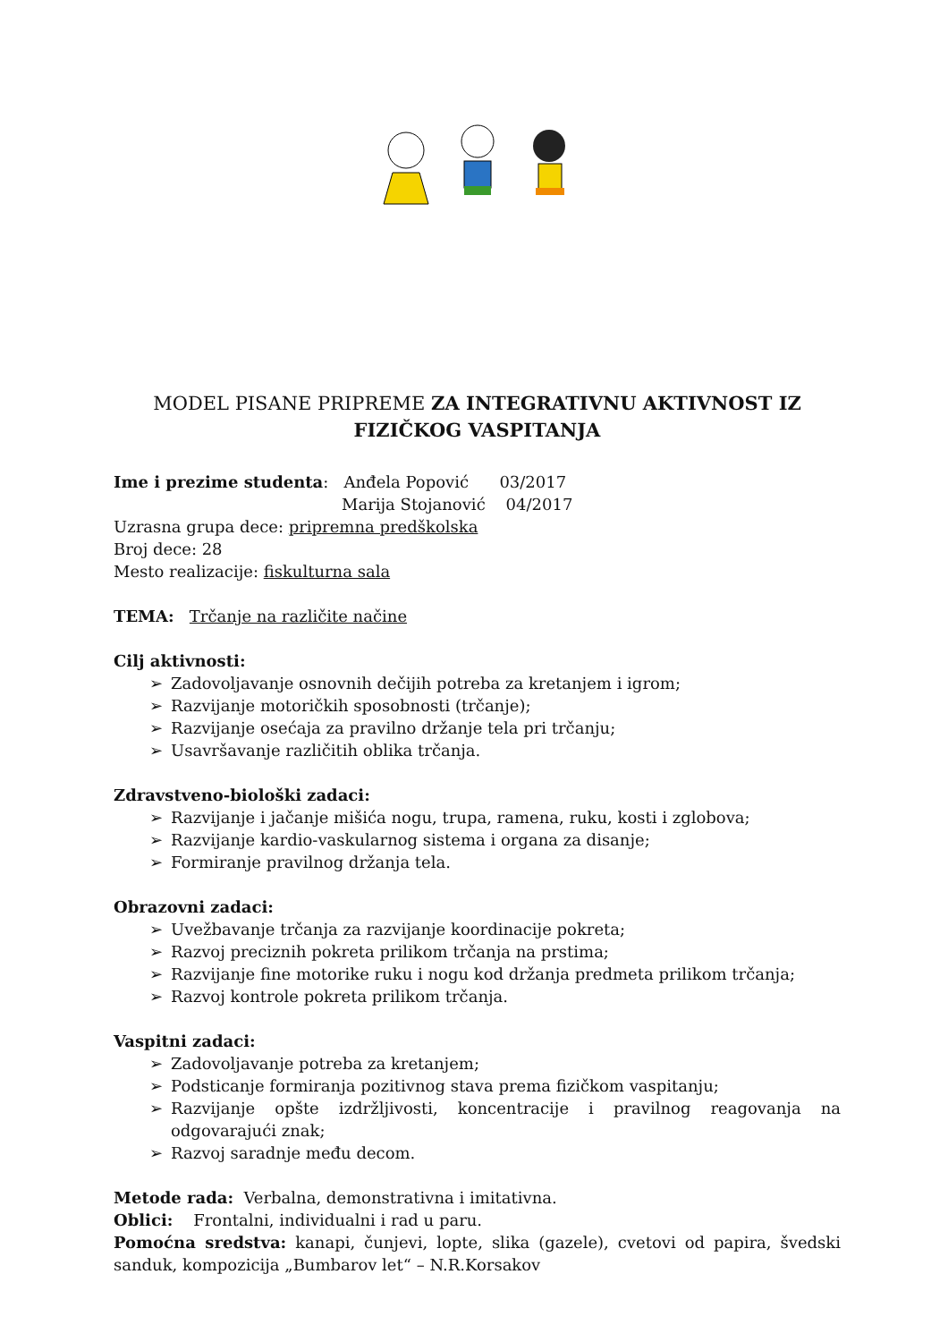MODEL PISANE PRIPREME ZA INTEGRATIVNU AKTIVNOST IZ FIZIČKOG VASPITANJA
Ime i prezime studenta: Anđela Popović 03/2017
Marija Stojanović 04/2017
Uzrasna grupa dece: pripremna predškolska
Broj dece: 28
Mesto realizacije: fiskulturna sala
TEMA: Trčanje na različite načine
Cilj aktivnosti:
➢ Zadovoljavanje osnovnih dečijih potreba za kretanjem i igrom;
➢ Razvijanje motoričkih sposobnosti (trčanje);
➢ Razvijanje osećaja za pravilno držanje tela pri trčanju;
➢ Usavršavanje različitih oblika trčanja.
Zdravstveno-biološki zadaci:
➢ Razvijanje i jačanje mišića nogu, trupa, ramena, ruku, kosti i zglobova;
➢ Razvijanje kardio-vaskularnog sistema i organa za disanje;
➢ Formiranje pravilnog držanja tela.
Obrazovni zadaci:
➢ Uvežbavanje trčanja za razvijanje koordinacije pokreta;
➢ Razvoj preciznih pokreta prilikom trčanja na prstima;
➢ Razvijanje fine motorike ruku i nogu kod držanja predmeta prilikom trčanja;
➢ Razvoj kontrole pokreta prilikom trčanja.
Vaspitni zadaci:
➢ Zadovoljavanje potreba za kretanjem;
➢ Podsticanje formiranja pozitivnog stava prema fizičkom vaspitanju;
➢ Razvijanje opšte izdržljivosti, koncentracije i pravilnog reagovanja na odgovarajući znak;
➢ Razvoj saradnje među decom.
Metode rada: Verbalna, demonstrativna i imitativna.
Oblici: Frontalni, individualni i rad u paru.
Pomoćna sredstva: kanapi, čunjevi, lopte, slika (gazele), cvetovi od papira, švedski sanduk, kompozicija „Bumbarov let“ – N.R.Korsakov